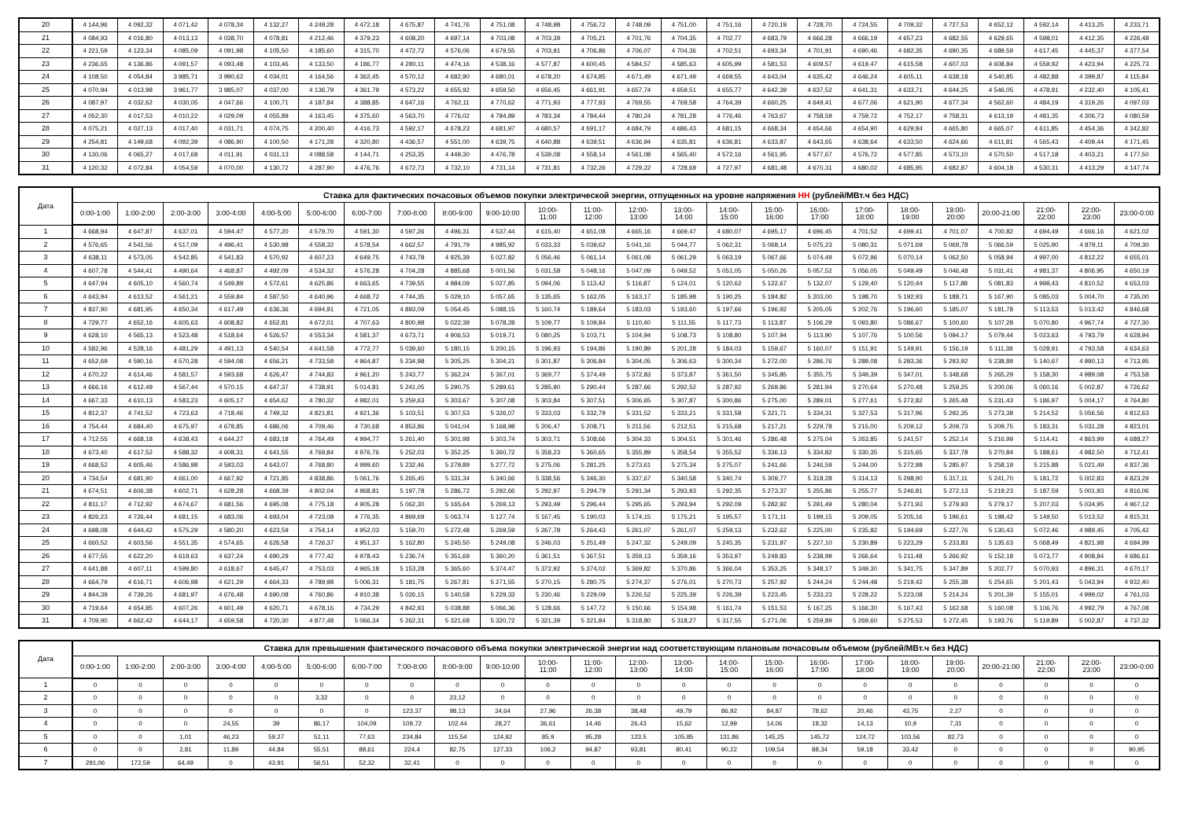| 20 | 4 144,96 | 4 092,32 | 4 071,42 | 4 078,34 | 4 132,27 | 4 249,28 | 4 472,18 | 4 675,87 | 4 741,76 | 4 751,08 | 4 748,98 | 4 756,72 | 4 748,09 | 4 751,00 | 4 751,16 | 4 720,19 | 4 728,70 | 4 724,55 | 4 709,32 | 4 727,53 | 4 652,12 | 4 592,14 | 4 413,25 | 4 233,71 |
| 21 | 4 084,93 | 4 016,80 | 4 013,13 | 4 038,70 | 4 078,81 | 4 212,46 | 4 379,23 | 4 608,20 | 4 697,14 | 4 703,08 | 4 703,39 | 4 705,21 | 4 701,76 | 4 704,35 | 4 702,77 | 4 683,79 | 4 666,28 | 4 666,19 | 4 657,23 | 4 682,55 | 4 629,65 | 4 598,01 | 4 412,35 | 4 226,48 |
| 22 | 4 221,59 | 4 123,34 | 4 085,09 | 4 091,98 | 4 105,50 | 4 185,60 | 4 315,70 | 4 472,72 | 4 576,06 | 4 679,55 | 4 703,91 | 4 706,86 | 4 706,07 | 4 704,36 | 4 702,51 | 4 693,34 | 4 701,91 | 4 690,46 | 4 682,35 | 4 690,35 | 4 689,59 | 4 617,45 | 4 445,37 | 4 377,54 |
| 23 | 4 236,65 | 4 136,86 | 4 091,57 | 4 093,48 | 4 103,46 | 4 133,50 | 4 186,77 | 4 280,11 | 4 474,16 | 4 538,16 | 4 577,87 | 4 600,45 | 4 584,57 | 4 585,63 | 4 605,99 | 4 581,53 | 4 609,57 | 4 619,47 | 4 615,58 | 4 607,03 | 4 608,84 | 4 559,92 | 4 423,94 | 4 225,73 |
| 24 | 4 108,50 | 4 054,84 | 3 985,71 | 3 990,62 | 4 034,01 | 4 164,56 | 4 362,45 | 4 570,12 | 4 682,90 | 4 680,01 | 4 678,20 | 4 674,85 | 4 671,49 | 4 671,49 | 4 669,55 | 4 643,04 | 4 635,42 | 4 646,24 | 4 605,11 | 4 638,18 | 4 540,85 | 4 482,88 | 4 399,87 | 4 115,84 |
| 25 | 4 070,94 | 4 013,98 | 3 961,77 | 3 985,07 | 4 037,00 | 4 136,79 | 4 361,79 | 4 573,22 | 4 655,92 | 4 659,50 | 4 656,45 | 4 661,91 | 4 657,74 | 4 659,51 | 4 655,77 | 4 642,39 | 4 637,52 | 4 641,31 | 4 633,71 | 4 644,25 | 4 546,05 | 4 478,91 | 4 232,40 | 4 105,41 |
| 26 | 4 087,97 | 4 032,62 | 4 030,05 | 4 047,66 | 4 100,71 | 4 187,84 | 4 388,85 | 4 647,16 | 4 762,11 | 4 770,62 | 4 771,93 | 4 777,93 | 4 769,55 | 4 769,58 | 4 764,39 | 4 660,25 | 4 649,41 | 4 677,06 | 4 621,90 | 4 677,34 | 4 562,60 | 4 484,19 | 4 319,26 | 4 097,03 |
| 27 | 4 052,30 | 4 017,53 | 4 010,22 | 4 029,09 | 4 055,89 | 4 163,45 | 4 375,60 | 4 563,70 | 4 776,02 | 4 784,89 | 4 783,34 | 4 784,44 | 4 780,24 | 4 781,28 | 4 776,46 | 4 763,67 | 4 758,59 | 4 759,72 | 4 752,17 | 4 758,31 | 4 613,19 | 4 481,35 | 4 306,73 | 4 080,59 |
| 28 | 4 075,21 | 4 027,13 | 4 017,40 | 4 031,71 | 4 074,75 | 4 200,40 | 4 416,73 | 4 592,17 | 4 678,23 | 4 681,97 | 4 680,57 | 4 691,17 | 4 684,79 | 4 686,43 | 4 681,15 | 4 668,34 | 4 654,66 | 4 654,90 | 4 629,84 | 4 665,80 | 4 665,07 | 4 611,85 | 4 454,36 | 4 342,82 |
| 29 | 4 254,81 | 4 149,68 | 4 092,39 | 4 086,90 | 4 100,50 | 4 171,28 | 4 320,80 | 4 436,57 | 4 551,00 | 4 639,75 | 4 640,88 | 4 639,51 | 4 636,94 | 4 635,81 | 4 636,81 | 4 633,87 | 4 643,65 | 4 638,64 | 4 633,50 | 4 624,66 | 4 611,81 | 4 565,43 | 4 409,44 | 4 171,45 |
| 30 | 4 130,06 | 4 065,27 | 4 017,68 | 4 011,91 | 4 031,13 | 4 088,58 | 4 144,71 | 4 253,35 | 4 449,30 | 4 476,78 | 4 539,08 | 4 558,14 | 4 561,08 | 4 565,40 | 4 572,16 | 4 561,95 | 4 577,67 | 4 576,72 | 4 577,85 | 4 573,10 | 4 570,50 | 4 517,18 | 4 403,21 | 4 177,50 |
| 31 | 4 120,32 | 4 072,84 | 4 054,59 | 4 070,00 | 4 130,72 | 4 287,90 | 4 476,76 | 4 672,73 | 4 732,10 | 4 731,14 | 4 731,81 | 4 732,26 | 4 729,22 | 4 728,69 | 4 727,97 | 4 681,48 | 4 670,31 | 4 680,02 | 4 685,95 | 4 682,87 | 4 604,18 | 4 530,31 | 4 413,29 | 4 147,74 |
| Дата | Ставка для фактических почасовых объемов покупки электрической энергии, отпущенных на уровне напряжения НН (рублей/МВт.ч без НДС) | | | | | | | | | | | | | | | | | | | | | | | |
| --- | --- | --- | --- | --- | --- | --- | --- | --- | --- | --- | --- | --- | --- | --- | --- | --- | --- | --- | --- | --- | --- | --- | --- | --- |
| | 0:00-1:00 | 1:00-2:00 | 2:00-3:00 | 3:00-4:00 | 4:00-5:00 | 5:00-6:00 | 6:00-7:00 | 7:00-8:00 | 8:00-9:00 | 9:00-10:00 | 10:00- 11:00 | 11:00- 12:00 | 12:00- 13:00 | 13:00- 14:00 | 14:00- 15:00 | 15:00- 16:00 | 16:00- 17:00 | 17:00- 18:00 | 18:00- 19:00 | 19:00- 20:00 | 20:00-21:00 | 21:00- 22:00 | 22:00- 23:00 | 23:00-0:00 |
| 1 | 4 668,94 | 4 647,87 | 4 637,01 | 4 594,47 | 4 577,20 | 4 579,70 | 4 591,30 | 4 597,26 | 4 496,31 | 4 537,44 | 4 615,40 | 4 651,08 | 4 665,16 | 4 669,47 | 4 680,07 | 4 695,17 | 4 696,45 | 4 701,52 | 4 699,41 | 4 701,07 | 4 700,82 | 4 694,49 | 4 666,16 | 4 621,02 |
| 2 | 4 576,65 | 4 541,56 | 4 517,09 | 4 496,41 | 4 530,98 | 4 558,32 | 4 578,54 | 4 662,57 | 4 791,79 | 4 985,92 | 5 033,33 | 5 039,62 | 5 041,16 | 5 044,77 | 5 062,31 | 5 068,14 | 5 075,23 | 5 080,31 | 5 071,69 | 5 069,78 | 5 066,59 | 5 025,90 | 4 879,11 | 4 709,30 |
| 3 | 4 638,11 | 4 573,05 | 4 542,85 | 4 541,83 | 4 570,92 | 4 607,23 | 4 649,75 | 4 743,78 | 4 925,39 | 5 027,82 | 5 056,46 | 5 061,14 | 5 061,08 | 5 061,29 | 5 063,19 | 5 067,66 | 5 074,49 | 5 072,96 | 5 070,14 | 5 062,50 | 5 058,94 | 4 997,00 | 4 812,22 | 4 655,01 |
| 4 | 4 607,78 | 4 544,41 | 4 490,64 | 4 468,87 | 4 492,09 | 4 534,32 | 4 576,28 | 4 704,28 | 4 885,68 | 5 001,56 | 5 031,58 | 5 048,16 | 5 047,09 | 5 049,52 | 5 051,05 | 5 050,26 | 5 057,52 | 5 056,05 | 5 049,49 | 5 046,48 | 5 031,41 | 4 981,37 | 4 806,95 | 4 650,19 |
| 5 | 4 647,94 | 4 605,10 | 4 560,74 | 4 549,89 | 4 572,61 | 4 625,86 | 4 663,65 | 4 739,55 | 4 984,09 | 5 027,85 | 5 094,06 | 5 113,42 | 5 116,87 | 5 124,01 | 5 120,62 | 5 122,67 | 5 132,07 | 5 129,40 | 5 120,44 | 5 117,88 | 5 081,83 | 4 998,43 | 4 810,52 | 4 653,03 |
| 6 | 4 643,94 | 4 613,52 | 4 561,21 | 4 559,84 | 4 587,50 | 4 640,96 | 4 668,72 | 4 744,35 | 5 029,10 | 5 057,65 | 5 135,65 | 5 162,05 | 5 163,17 | 5 185,98 | 5 190,25 | 5 184,82 | 5 203,00 | 5 198,70 | 5 192,93 | 5 188,71 | 5 167,90 | 5 085,03 | 5 004,70 | 4 735,00 |
| 7 | 4 837,90 | 4 681,95 | 4 650,34 | 4 617,49 | 4 636,36 | 4 694,91 | 4 721,05 | 4 893,09 | 5 054,45 | 5 088,15 | 5 160,74 | 5 189,64 | 5 183,03 | 5 193,60 | 5 197,66 | 5 196,92 | 5 205,05 | 5 202,76 | 5 196,60 | 5 185,07 | 5 181,78 | 5 113,53 | 5 013,42 | 4 846,68 |
| 8 | 4 729,77 | 4 652,16 | 4 605,63 | 4 608,82 | 4 652,81 | 4 672,01 | 4 707,63 | 4 800,98 | 5 022,39 | 5 078,28 | 5 109,77 | 5 109,84 | 5 110,40 | 5 111,55 | 5 117,73 | 5 113,87 | 5 106,29 | 5 093,80 | 5 086,67 | 5 100,60 | 5 107,28 | 5 070,80 | 4 967,74 | 4 727,30 |
| 9 | 4 628,10 | 4 565,13 | 4 523,48 | 4 518,64 | 4 526,57 | 4 553,34 | 4 581,37 | 4 673,71 | 4 906,53 | 5 019,71 | 5 080,25 | 5 103,71 | 5 104,94 | 5 108,73 | 5 108,80 | 5 107,94 | 5 113,90 | 5 107,76 | 5 100,56 | 5 094,17 | 5 079,44 | 5 023,63 | 4 793,79 | 4 628,94 |
| 10 | 4 582,96 | 4 528,16 | 4 481,29 | 4 491,13 | 4 540,54 | 4 641,58 | 4 772,77 | 5 039,60 | 5 180,15 | 5 200,15 | 5 196,93 | 5 194,86 | 5 190,89 | 5 201,28 | 5 184,03 | 5 159,67 | 5 160,07 | 5 151,91 | 5 149,91 | 5 156,19 | 5 111,38 | 5 028,91 | 4 793,58 | 4 634,63 |
| 11 | 4 652,69 | 4 590,16 | 4 570,28 | 4 594,08 | 4 656,21 | 4 733,58 | 4 964,87 | 5 234,98 | 5 305,25 | 5 304,21 | 5 301,87 | 5 306,84 | 5 304,05 | 5 306,63 | 5 300,34 | 5 272,00 | 5 286,76 | 5 289,08 | 5 283,36 | 5 293,92 | 5 238,89 | 5 140,67 | 4 990,13 | 4 713,95 |
| 12 | 4 670,22 | 4 614,46 | 4 581,57 | 4 593,68 | 4 626,47 | 4 744,83 | 4 961,20 | 5 243,77 | 5 362,24 | 5 367,01 | 5 369,77 | 5 374,49 | 5 372,83 | 5 373,87 | 5 361,50 | 5 345,85 | 5 355,75 | 5 349,39 | 5 347,01 | 5 348,68 | 5 265,29 | 5 158,30 | 4 989,08 | 4 753,58 |
| 13 | 4 666,16 | 4 612,49 | 4 567,44 | 4 570,15 | 4 647,37 | 4 738,91 | 5 014,81 | 5 241,05 | 5 290,75 | 5 289,61 | 5 285,90 | 5 290,44 | 5 287,66 | 5 292,52 | 5 287,92 | 5 269,86 | 5 281,94 | 5 270,64 | 5 270,48 | 5 259,25 | 5 200,06 | 5 060,16 | 5 002,87 | 4 726,62 |
| 14 | 4 667,33 | 4 610,13 | 4 583,23 | 4 605,17 | 4 654,62 | 4 780,32 | 4 982,01 | 5 259,63 | 5 303,67 | 5 307,08 | 5 303,84 | 5 307,51 | 5 306,65 | 5 307,87 | 5 300,86 | 5 275,00 | 5 289,01 | 5 277,61 | 5 272,82 | 5 265,48 | 5 231,43 | 5 186,97 | 5 004,17 | 4 764,80 |
| 15 | 4 812,37 | 4 741,52 | 4 723,63 | 4 718,46 | 4 749,32 | 4 821,81 | 4 921,36 | 5 103,51 | 5 307,53 | 5 326,07 | 5 333,03 | 5 332,79 | 5 331,52 | 5 333,21 | 5 331,58 | 5 321,71 | 5 334,31 | 5 327,53 | 5 317,96 | 5 292,35 | 5 273,38 | 5 214,52 | 5 056,56 | 4 812,63 |
| 16 | 4 754,44 | 4 684,40 | 4 675,97 | 4 678,85 | 4 686,06 | 4 709,46 | 4 730,68 | 4 853,86 | 5 041,04 | 5 168,98 | 5 206,47 | 5 208,71 | 5 211,56 | 5 212,51 | 5 215,68 | 5 217,21 | 5 229,78 | 5 215,00 | 5 209,12 | 5 209,73 | 5 209,75 | 5 183,31 | 5 031,28 | 4 823,01 |
| 17 | 4 712,55 | 4 668,18 | 4 638,43 | 4 644,27 | 4 683,18 | 4 764,49 | 4 994,77 | 5 261,40 | 5 301,98 | 5 303,74 | 5 303,71 | 5 308,66 | 5 304,33 | 5 304,51 | 5 301,46 | 5 286,48 | 5 275,04 | 5 263,85 | 5 241,57 | 5 252,14 | 5 216,99 | 5 114,41 | 4 863,99 | 4 688,27 |
| 18 | 4 673,40 | 4 617,52 | 4 588,32 | 4 608,31 | 4 641,55 | 4 769,84 | 4 976,76 | 5 252,03 | 5 352,25 | 5 360,72 | 5 358,23 | 5 360,65 | 5 355,89 | 5 358,54 | 5 355,52 | 5 336,13 | 5 334,82 | 5 330,35 | 5 315,65 | 5 337,78 | 5 270,84 | 5 188,61 | 4 982,50 | 4 712,41 |
| 19 | 4 668,52 | 4 605,46 | 4 586,98 | 4 593,03 | 4 643,07 | 4 768,80 | 4 999,60 | 5 232,46 | 5 279,89 | 5 277,72 | 5 275,06 | 5 281,25 | 5 273,61 | 5 275,34 | 5 275,07 | 5 241,66 | 5 246,59 | 5 244,00 | 5 272,98 | 5 285,97 | 5 258,19 | 5 215,88 | 5 021,49 | 4 837,36 |
| 20 | 4 734,54 | 4 681,90 | 4 661,00 | 4 667,92 | 4 721,85 | 4 838,86 | 5 061,76 | 5 265,45 | 5 331,34 | 5 340,66 | 5 338,56 | 5 346,30 | 5 337,67 | 5 340,58 | 5 340,74 | 5 309,77 | 5 318,28 | 5 314,13 | 5 298,90 | 5 317,11 | 5 241,70 | 5 181,72 | 5 002,83 | 4 823,29 |
| 21 | 4 674,51 | 4 606,38 | 4 602,71 | 4 628,28 | 4 668,39 | 4 802,04 | 4 968,81 | 5 197,78 | 5 286,72 | 5 292,66 | 5 292,97 | 5 294,79 | 5 291,34 | 5 293,93 | 5 292,35 | 5 273,37 | 5 255,86 | 5 255,77 | 5 246,81 | 5 272,13 | 5 219,23 | 5 187,59 | 5 001,93 | 4 816,06 |
| 22 | 4 811,17 | 4 712,92 | 4 674,67 | 4 681,56 | 4 695,08 | 4 775,18 | 4 905,28 | 5 062,30 | 5 165,64 | 5 269,13 | 5 293,49 | 5 296,44 | 5 295,65 | 5 293,94 | 5 292,09 | 5 282,92 | 5 291,49 | 5 280,04 | 5 271,93 | 5 279,93 | 5 279,17 | 5 207,03 | 5 034,95 | 4 967,12 |
| 23 | 4 826,23 | 4 726,44 | 4 681,15 | 4 683,06 | 4 693,04 | 4 723,08 | 4 776,35 | 4 869,69 | 5 063,74 | 5 127,74 | 5 167,45 | 5 190,03 | 5 174,15 | 5 175,21 | 5 195,57 | 5 171,11 | 5 199,15 | 5 209,05 | 5 205,16 | 5 196,61 | 5 198,42 | 5 149,50 | 5 013,52 | 4 815,31 |
| 24 | 4 698,08 | 4 644,42 | 4 575,29 | 4 580,20 | 4 623,59 | 4 754,14 | 4 952,03 | 5 159,70 | 5 272,48 | 5 269,59 | 5 267,78 | 5 264,43 | 5 261,07 | 5 261,07 | 5 259,13 | 5 232,62 | 5 225,00 | 5 235,82 | 5 194,69 | 5 227,76 | 5 130,43 | 5 072,46 | 4 989,45 | 4 705,42 |
| 25 | 4 660,52 | 4 603,56 | 4 551,35 | 4 574,65 | 4 626,58 | 4 726,37 | 4 951,37 | 5 162,80 | 5 245,50 | 5 249,08 | 5 246,03 | 5 251,49 | 5 247,32 | 5 249,09 | 5 245,35 | 5 231,97 | 5 227,10 | 5 230,89 | 5 223,29 | 5 233,83 | 5 135,63 | 5 068,49 | 4 821,98 | 4 694,99 |
| 26 | 4 677,55 | 4 622,20 | 4 619,63 | 4 637,24 | 4 690,29 | 4 777,42 | 4 978,43 | 5 236,74 | 5 351,69 | 5 360,20 | 5 361,51 | 5 367,51 | 5 359,13 | 5 359,16 | 5 353,97 | 5 249,83 | 5 238,99 | 5 266,64 | 5 211,48 | 5 266,92 | 5 152,18 | 5 073,77 | 4 908,84 | 4 686,61 |
| 27 | 4 641,88 | 4 607,11 | 4 599,80 | 4 618,67 | 4 645,47 | 4 753,03 | 4 965,18 | 5 153,28 | 5 365,60 | 5 374,47 | 5 372,92 | 5 374,02 | 5 369,82 | 5 370,86 | 5 366,04 | 5 353,25 | 5 348,17 | 5 349,30 | 5 341,75 | 5 347,89 | 5 202,77 | 5 070,93 | 4 896,31 | 4 670,17 |
| 28 | 4 664,79 | 4 616,71 | 4 606,98 | 4 621,29 | 4 664,33 | 4 789,98 | 5 006,31 | 5 181,75 | 5 267,81 | 5 271,55 | 5 270,15 | 5 280,75 | 5 274,37 | 5 276,01 | 5 270,73 | 5 257,92 | 5 244,24 | 5 244,48 | 5 219,42 | 5 255,38 | 5 254,65 | 5 201,43 | 5 043,94 | 4 932,40 |
| 29 | 4 844,39 | 4 739,26 | 4 681,97 | 4 676,48 | 4 690,08 | 4 760,86 | 4 910,38 | 5 026,15 | 5 140,58 | 5 229,33 | 5 230,46 | 5 229,09 | 5 226,52 | 5 225,39 | 5 226,39 | 5 223,45 | 5 233,23 | 5 228,22 | 5 223,08 | 5 214,24 | 5 201,39 | 5 155,01 | 4 999,02 | 4 761,03 |
| 30 | 4 719,64 | 4 654,85 | 4 607,26 | 4 601,49 | 4 620,71 | 4 678,16 | 4 734,29 | 4 842,93 | 5 038,88 | 5 066,36 | 5 128,66 | 5 147,72 | 5 150,66 | 5 154,98 | 5 161,74 | 5 151,53 | 5 167,25 | 5 166,30 | 5 167,43 | 5 162,68 | 5 160,08 | 5 106,76 | 4 992,79 | 4 767,08 |
| 31 | 4 709,90 | 4 662,42 | 4 644,17 | 4 659,58 | 4 720,30 | 4 877,48 | 5 066,34 | 5 262,31 | 5 321,68 | 5 320,72 | 5 321,39 | 5 321,84 | 5 318,80 | 5 318,27 | 5 317,55 | 5 271,06 | 5 259,89 | 5 269,60 | 5 275,53 | 5 272,45 | 5 193,76 | 5 119,89 | 5 002,87 | 4 737,32 |
| Дата | Ставка для превышения фактического почасового объема покупки электрической энергии над соответствующим плановым почасовым объемом (рублей/МВт.ч без НДС) | | | | | | | | | | | | | | | | | | | | | | | |
| --- | --- | --- | --- | --- | --- | --- | --- | --- | --- | --- | --- | --- | --- | --- | --- | --- | --- | --- | --- | --- | --- | --- | --- | --- |
| | 0:00-1:00 | 1:00-2:00 | 2:00-3:00 | 3:00-4:00 | 4:00-5:00 | 5:00-6:00 | 6:00-7:00 | 7:00-8:00 | 8:00-9:00 | 9:00-10:00 | 10:00- 11:00 | 11:00- 12:00 | 12:00- 13:00 | 13:00- 14:00 | 14:00- 15:00 | 15:00- 16:00 | 16:00- 17:00 | 17:00- 18:00 | 18:00- 19:00 | 19:00- 20:00 | 20:00-21:00 | 21:00- 22:00 | 22:00- 23:00 | 23:00-0:00 |
| 1 | 0 | 0 | 0 | 0 | 0 | 0 | 0 | 0 | 0 | 0 | 0 | 0 | 0 | 0 | 0 | 0 | 0 | 0 | 0 | 0 | 0 | 0 | 0 | 0 |
| 2 | 0 | 0 | 0 | 0 | 0 | 3,32 | 0 | 0 | 23,12 | 0 | 0 | 0 | 0 | 0 | 0 | 0 | 0 | 0 | 0 | 0 | 0 | 0 | 0 | 0 |
| 3 | 0 | 0 | 0 | 0 | 0 | 0 | 0 | 123,37 | 98,13 | 34,64 | 27,96 | 26,38 | 38,48 | 49,79 | 86,92 | 84,87 | 78,62 | 20,46 | 43,75 | 2,27 | 0 | 0 | 0 | 0 |
| 4 | 0 | 0 | 0 | 24,55 | 39 | 86,17 | 104,09 | 109,72 | 102,44 | 28,27 | 36,61 | 14,46 | 26,43 | 15,62 | 12,99 | 14,06 | 18,32 | 14,13 | 10,9 | 7,31 | 0 | 0 | 0 | 0 |
| 5 | 0 | 0 | 1,01 | 46,23 | 59,27 | 51,11 | 77,63 | 234,84 | 115,54 | 124,92 | 85,9 | 95,28 | 123,5 | 105,85 | 131,86 | 145,25 | 145,72 | 124,72 | 103,56 | 82,73 | 0 | 0 | 0 | 0 |
| 6 | 0 | 0 | 2,81 | 11,89 | 44,84 | 55,51 | 88,61 | 224,4 | 82,75 | 127,33 | 106,2 | 94,87 | 93,81 | 80,41 | 90,22 | 109,54 | 88,34 | 59,18 | 33,42 | 0 | 0 | 0 | 0 | 90,95 |
| 7 | 291,06 | 172,59 | 64,49 | 0 | 43,91 | 56,51 | 52,32 | 32,41 | 0 | 0 | 0 | 0 | 0 | 0 | 0 | 0 | 0 | 0 | 0 | 0 | 0 | 0 | 0 | 0 |